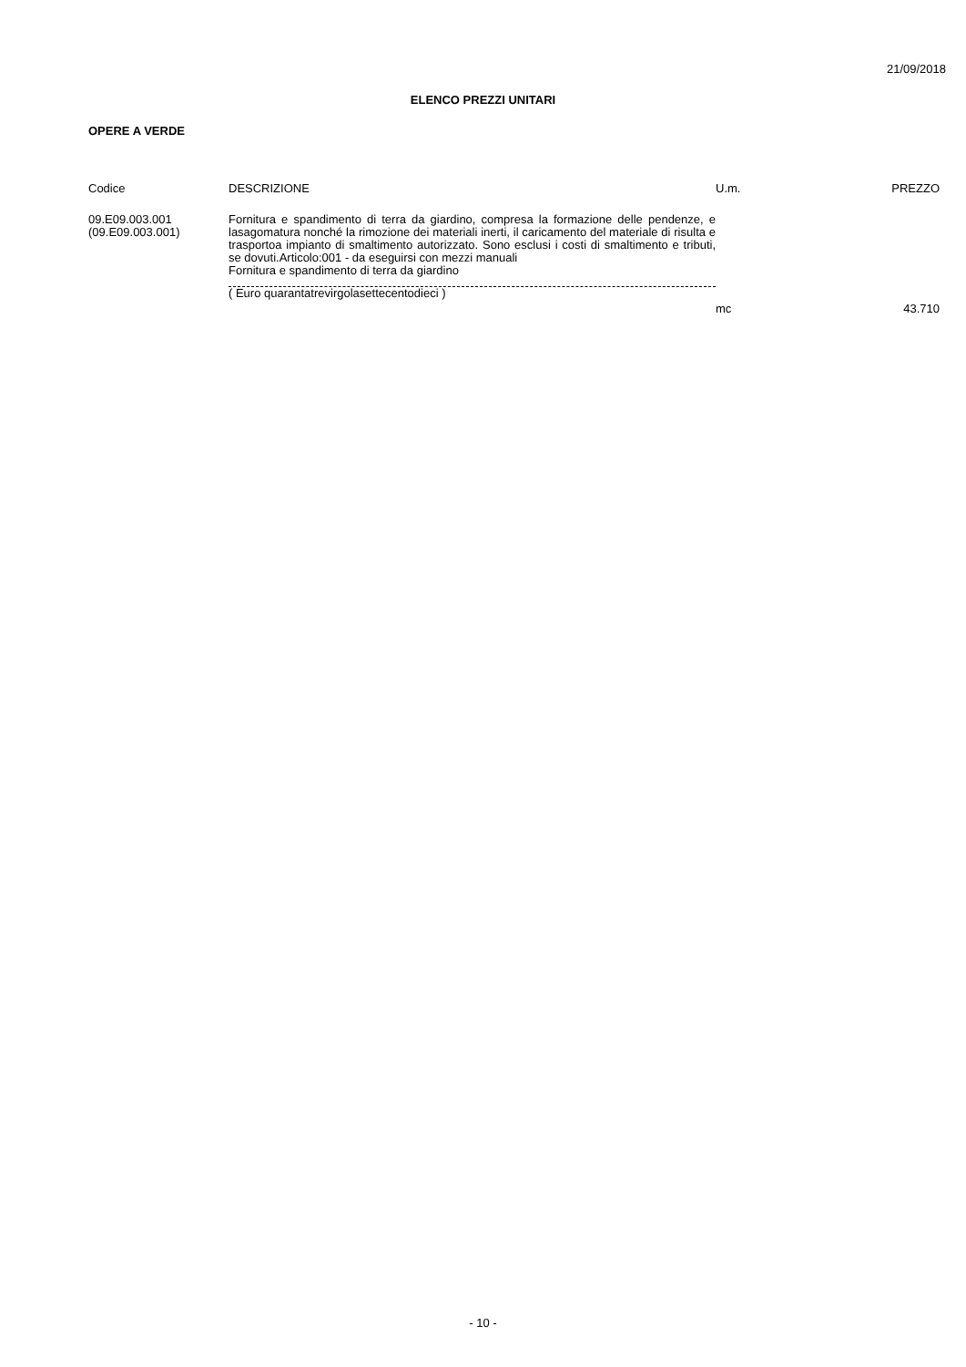21/09/2018
ELENCO PREZZI UNITARI
OPERE A VERDE
| Codice | DESCRIZIONE | U.m. | PREZZO |
| --- | --- | --- | --- |
| 09.E09.003.001 (09.E09.003.001) | Fornitura e spandimento di terra da giardino, compresa la formazione delle pendenze, e lasagomatura nonché la rimozione dei materiali inerti, il caricamento del materiale di risulta e trasportoa impianto di smaltimento autorizzato. Sono esclusi i costi di smaltimento e tributi, se dovuti.Articolo:001 - da eseguirsi con mezzi manuali Fornitura e spandimento di terra da giardino ( Euro quarantatrevirgolasettecentodieci ) | mc | 43.710 |
- 10 -